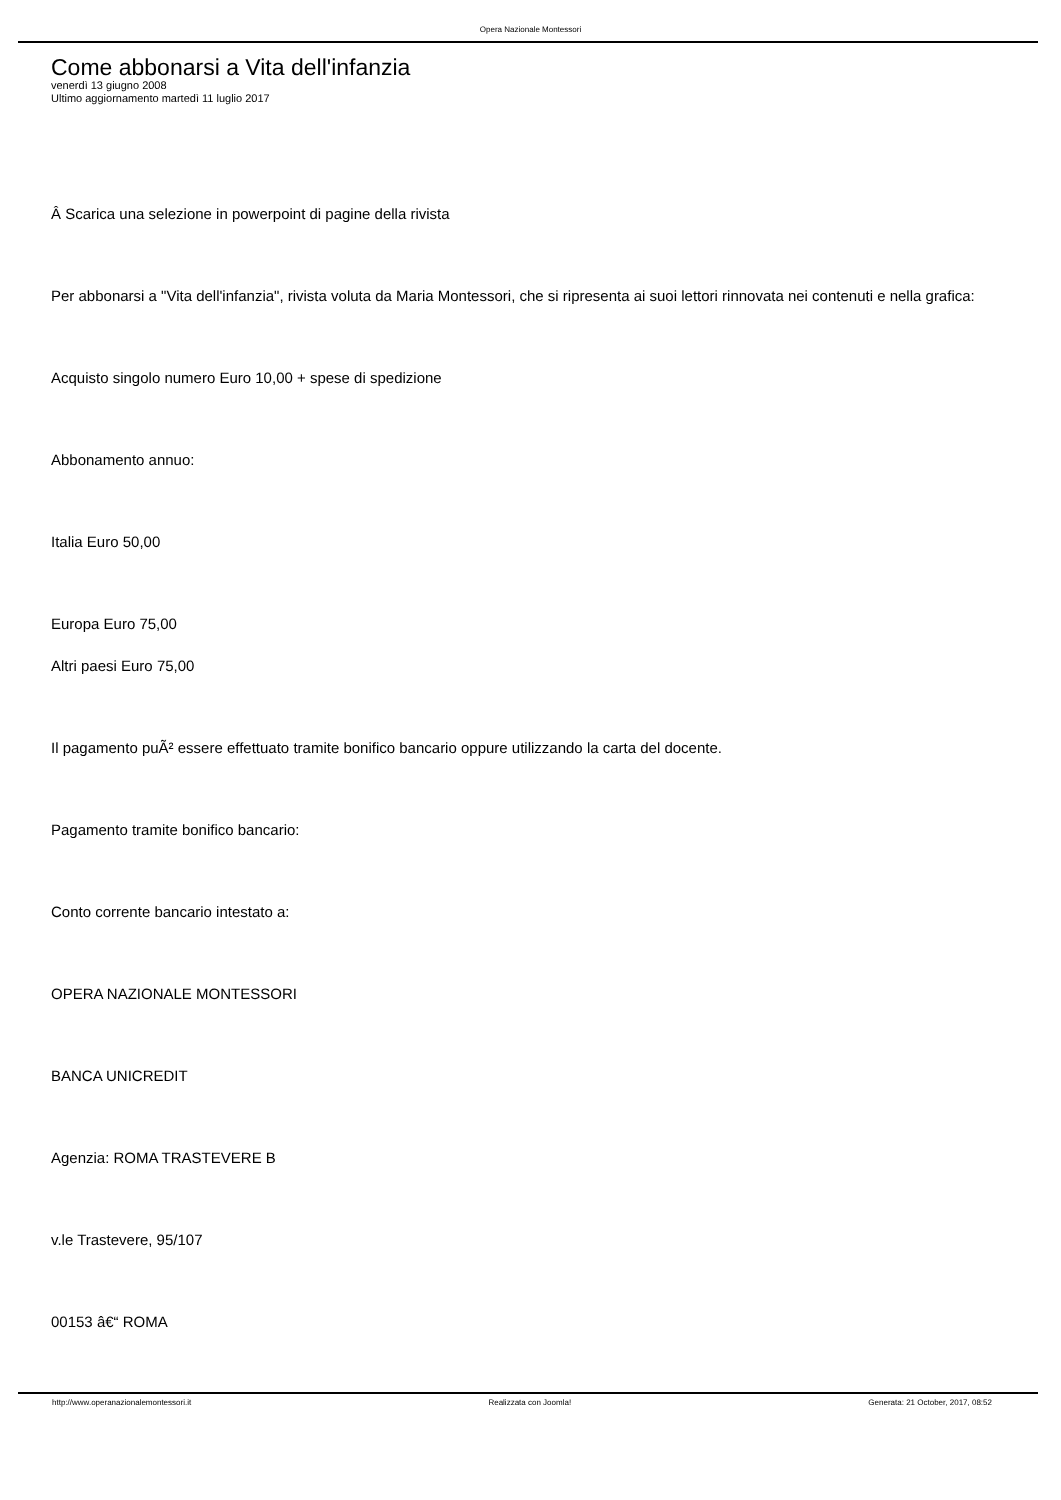Opera Nazionale Montessori
Come abbonarsi a Vita dell'infanzia
venerdì 13 giugno 2008
Ultimo aggiornamento martedì 11 luglio 2017
Â Scarica una selezione in powerpoint di pagine della rivista
Per abbonarsi a "Vita dell'infanzia", rivista voluta da Maria Montessori, che si ripresenta ai suoi lettori rinnovata nei contenuti e nella grafica:
Acquisto singolo numero Euro 10,00 + spese di spedizione
Abbonamento annuo:
Italia Euro 50,00
Europa Euro 75,00
Altri paesi Euro 75,00
Il pagamento puÃ² essere effettuato tramite bonifico bancario oppure utilizzando la carta del docente.
Pagamento tramite bonifico bancario:
Conto corrente bancario intestato a:
OPERA NAZIONALE MONTESSORI
BANCA UNICREDIT
Agenzia: ROMA TRASTEVERE B
v.le Trastevere, 95/107
00153 â€“ ROMA
http://www.operanazionalemontessori.it Realizzata con Joomla! Generata: 21 October, 2017, 08:52